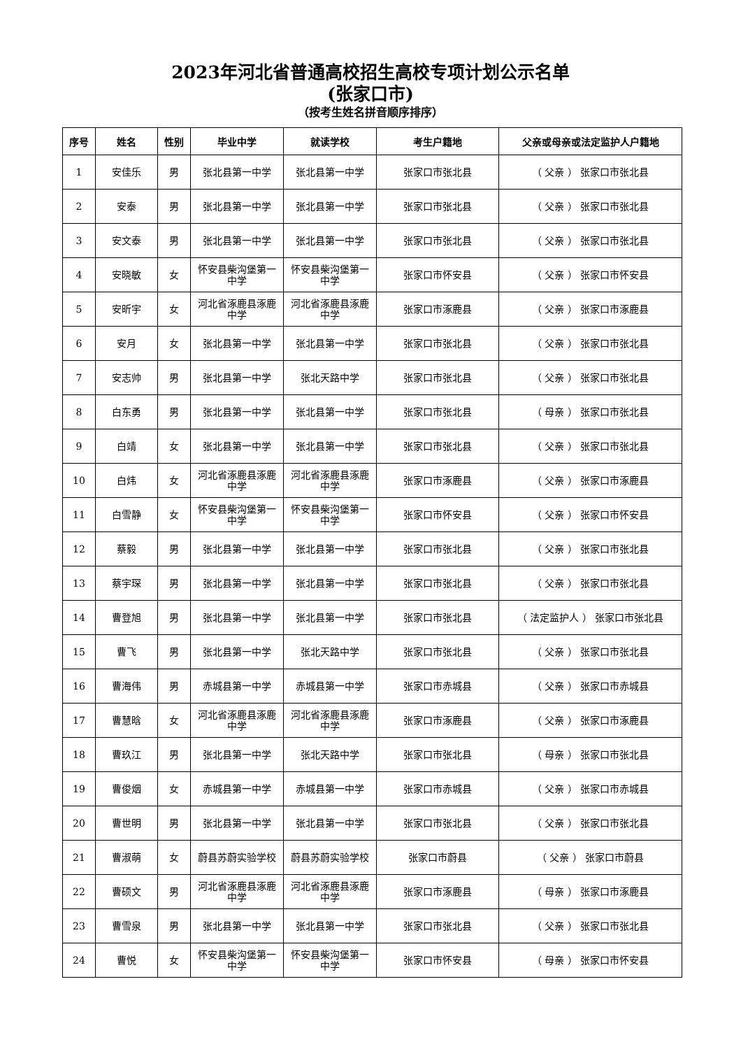2023年河北省普通高校招生高校专项计划公示名单
(张家口市)
（按考生姓名拼音顺序排序）
| 序号 | 姓名 | 性别 | 毕业中学 | 就读学校 | 考生户籍地 | 父亲或母亲或法定监护人户籍地 |
| --- | --- | --- | --- | --- | --- | --- |
| 1 | 安佳乐 | 男 | 张北县第一中学 | 张北县第一中学 | 张家口市张北县 | （ 父亲 ） 张家口市张北县 |
| 2 | 安泰 | 男 | 张北县第一中学 | 张北县第一中学 | 张家口市张北县 | （ 父亲 ） 张家口市张北县 |
| 3 | 安文泰 | 男 | 张北县第一中学 | 张北县第一中学 | 张家口市张北县 | （ 父亲 ） 张家口市张北县 |
| 4 | 安晓敏 | 女 | 怀安县柴沟堡第一中学 | 怀安县柴沟堡第一中学 | 张家口市怀安县 | （ 父亲 ） 张家口市怀安县 |
| 5 | 安昕宇 | 女 | 河北省涿鹿县涿鹿中学 | 河北省涿鹿县涿鹿中学 | 张家口市涿鹿县 | （ 父亲 ） 张家口市涿鹿县 |
| 6 | 安月 | 女 | 张北县第一中学 | 张北县第一中学 | 张家口市张北县 | （ 父亲 ） 张家口市张北县 |
| 7 | 安志帅 | 男 | 张北县第一中学 | 张北天路中学 | 张家口市张北县 | （ 父亲 ） 张家口市张北县 |
| 8 | 白东勇 | 男 | 张北县第一中学 | 张北县第一中学 | 张家口市张北县 | （ 母亲 ） 张家口市张北县 |
| 9 | 白靖 | 女 | 张北县第一中学 | 张北县第一中学 | 张家口市张北县 | （ 父亲 ） 张家口市张北县 |
| 10 | 白炜 | 女 | 河北省涿鹿县涿鹿中学 | 河北省涿鹿县涿鹿中学 | 张家口市涿鹿县 | （ 父亲 ） 张家口市涿鹿县 |
| 11 | 白雪静 | 女 | 怀安县柴沟堡第一中学 | 怀安县柴沟堡第一中学 | 张家口市怀安县 | （ 父亲 ） 张家口市怀安县 |
| 12 | 蔡毅 | 男 | 张北县第一中学 | 张北县第一中学 | 张家口市张北县 | （ 父亲 ） 张家口市张北县 |
| 13 | 蔡宇琛 | 男 | 张北县第一中学 | 张北县第一中学 | 张家口市张北县 | （ 父亲 ） 张家口市张北县 |
| 14 | 曹登旭 | 男 | 张北县第一中学 | 张北县第一中学 | 张家口市张北县 | （ 法定监护人 ） 张家口市张北县 |
| 15 | 曹飞 | 男 | 张北县第一中学 | 张北天路中学 | 张家口市张北县 | （ 父亲 ） 张家口市张北县 |
| 16 | 曹海伟 | 男 | 赤城县第一中学 | 赤城县第一中学 | 张家口市赤城县 | （ 父亲 ） 张家口市赤城县 |
| 17 | 曹慧晗 | 女 | 河北省涿鹿县涿鹿中学 | 河北省涿鹿县涿鹿中学 | 张家口市涿鹿县 | （ 父亲 ） 张家口市涿鹿县 |
| 18 | 曹玖江 | 男 | 张北县第一中学 | 张北天路中学 | 张家口市张北县 | （ 母亲 ） 张家口市张北县 |
| 19 | 曹俊烟 | 女 | 赤城县第一中学 | 赤城县第一中学 | 张家口市赤城县 | （ 父亲 ） 张家口市赤城县 |
| 20 | 曹世明 | 男 | 张北县第一中学 | 张北县第一中学 | 张家口市张北县 | （ 父亲 ） 张家口市张北县 |
| 21 | 曹淑萌 | 女 | 蔚县苏蔚实验学校 | 蔚县苏蔚实验学校 | 张家口市蔚县 | （ 父亲 ） 张家口市蔚县 |
| 22 | 曹硕文 | 男 | 河北省涿鹿县涿鹿中学 | 河北省涿鹿县涿鹿中学 | 张家口市涿鹿县 | （ 母亲 ） 张家口市涿鹿县 |
| 23 | 曹雪泉 | 男 | 张北县第一中学 | 张北县第一中学 | 张家口市张北县 | （ 父亲 ） 张家口市张北县 |
| 24 | 曹悦 | 女 | 怀安县柴沟堡第一中学 | 怀安县柴沟堡第一中学 | 张家口市怀安县 | （ 母亲 ） 张家口市怀安县 |